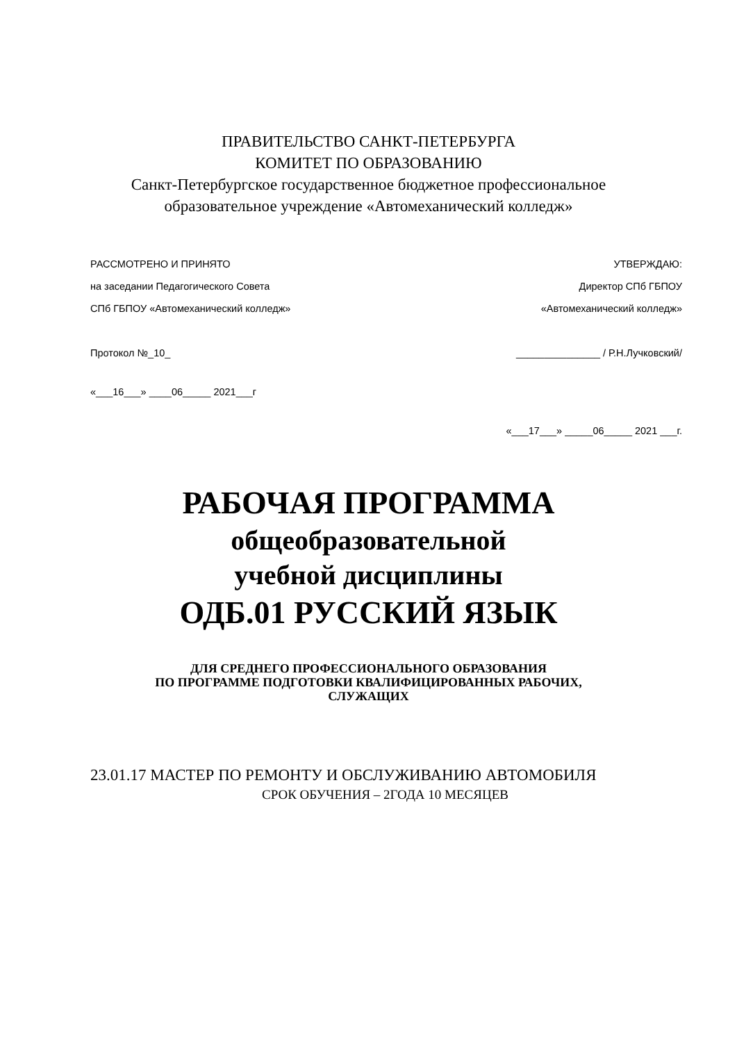ПРАВИТЕЛЬСТВО САНКТ-ПЕТЕРБУРГА
КОМИТЕТ ПО ОБРАЗОВАНИЮ
Санкт-Петербургское государственное бюджетное профессиональное
образовательное учреждение «Автомеханический колледж»
РАССМОТРЕНО И ПРИНЯТО
на заседании Педагогического Совета
СПб ГБПОУ «Автомеханический колледж»
УТВЕРЖДАЮ:
Директор СПб ГБПОУ
«Автомеханический колледж»
Протокол №_10_ _______________ / Р.Н.Лучковский/
«___16___» ____06_____ 2021___г
«___17___» _____06_____ 2021 ___г.
РАБОЧАЯ ПРОГРАММА
общеобразовательной
учебной дисциплины
ОДБ.01 РУССКИЙ ЯЗЫК
ДЛЯ СРЕДНЕГО ПРОФЕССИОНАЛЬНОГО ОБРАЗОВАНИЯ
ПО ПРОГРАММЕ ПОДГОТОВКИ КВАЛИФИЦИРОВАННЫХ РАБОЧИХ,
СЛУЖАЩИХ
23.01.17 МАСТЕР ПО РЕМОНТУ И ОБСЛУЖИВАНИЮ АВТОМОБИЛЯ
СРОК ОБУЧЕНИЯ – 2ГОДА 10 МЕСЯЦЕВ